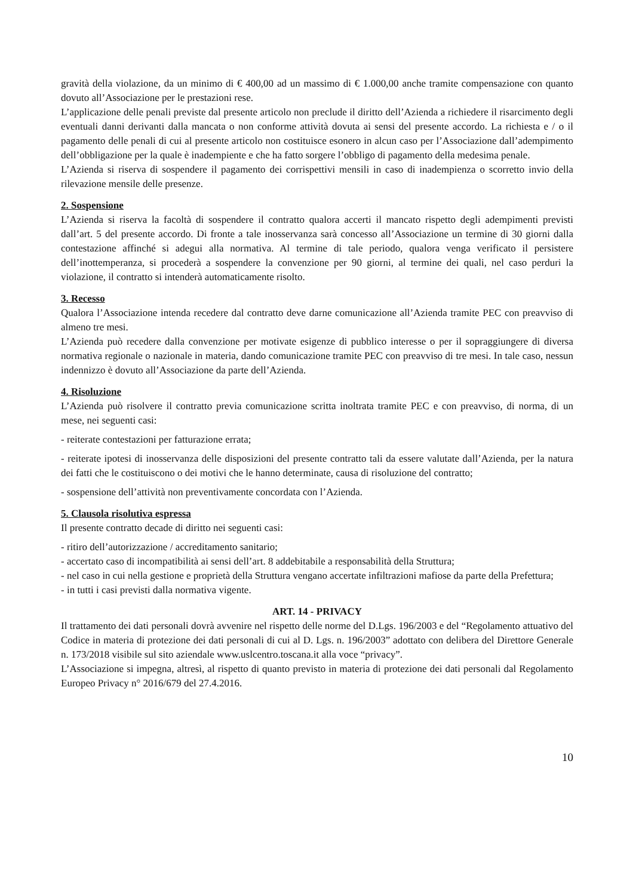gravità della violazione, da un minimo di € 400,00 ad un massimo di € 1.000,00 anche tramite compensazione con quanto dovuto all’Associazione per le prestazioni rese.
L’applicazione delle penali previste dal presente articolo non preclude il diritto dell’Azienda a richiedere il risarcimento degli eventuali danni derivanti dalla mancata o non conforme attività dovuta ai sensi del presente accordo. La richiesta e / o il pagamento delle penali di cui al presente articolo non costituisce esonero in alcun caso per l’Associazione dall’adempimento dell’obbligazione per la quale è inadempiente e che ha fatto sorgere l’obbligo di pagamento della medesima penale.
L’Azienda si riserva di sospendere il pagamento dei corrispettivi mensili in caso di inadempienza o scorretto invio della rilevazione mensile delle presenze.
2. Sospensione
L’Azienda si riserva la facoltà di sospendere il contratto qualora accerti il mancato rispetto degli adempimenti previsti dall’art. 5 del presente accordo. Di fronte a tale inosservanza sarà concesso all’Associazione un termine di 30 giorni dalla contestazione affinché si adegui alla normativa. Al termine di tale periodo, qualora venga verificato il persistere dell’inottemperanza, si procederà a sospendere la convenzione per 90 giorni, al termine dei quali, nel caso perduri la violazione, il contratto si intenderà automaticamente risolto.
3. Recesso
Qualora l’Associazione intenda recedere dal contratto deve darne comunicazione all’Azienda tramite PEC con preavviso di almeno tre mesi.
L’Azienda può recedere dalla convenzione per motivate esigenze di pubblico interesse o per il sopraggiungere di diversa normativa regionale o nazionale in materia, dando comunicazione tramite PEC con preavviso di tre mesi. In tale caso, nessun indennizzo è dovuto all’Associazione da parte dell’Azienda.
4. Risoluzione
L’Azienda può risolvere il contratto previa comunicazione scritta inoltrata tramite PEC e con preavviso, di norma, di un mese, nei seguenti casi:
- reiterate contestazioni per fatturazione errata;
- reiterate ipotesi di inosservanza delle disposizioni del presente contratto tali da essere valutate dall’Azienda, per la natura dei fatti che le costituiscono o dei motivi che le hanno determinate, causa di risoluzione del contratto;
- sospensione dell’attività non preventivamente concordata con l’Azienda.
5. Clausola risolutiva espressa
Il presente contratto decade di diritto nei seguenti casi:
- ritiro dell’autorizzazione / accreditamento sanitario;
- accertato caso di incompatibilità ai sensi dell’art. 8 addebitabile a responsabilità della Struttura;
- nel caso in cui nella gestione e proprietà della Struttura vengano accertate infiltrazioni mafiose da parte della Prefettura;
- in tutti i casi previsti dalla normativa vigente.
ART. 14 - PRIVACY
Il trattamento dei dati personali dovrà avvenire nel rispetto delle norme del D.Lgs. 196/2003 e del “Regolamento attuativo del Codice in materia di protezione dei dati personali di cui al D. Lgs. n. 196/2003” adottato con delibera del Direttore Generale n. 173/2018 visibile sul sito aziendale www.uslcentro.toscana.it alla voce “privacy”.
L’Associazione si impegna, altresì, al rispetto di quanto previsto in materia di protezione dei dati personali dal Regolamento Europeo Privacy n° 2016/679 del 27.4.2016.
10